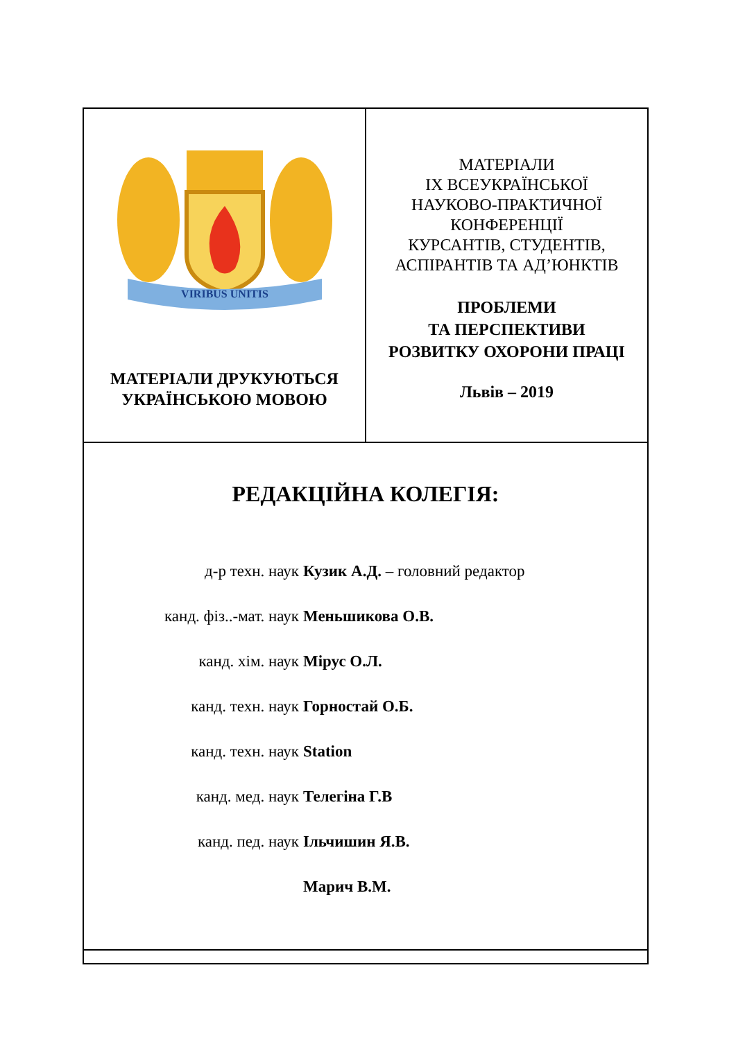VIRIBUS UNITIS
МАТЕРІАЛИ ДРУКУЮТЬСЯ
УКРАЇНСЬКОЮ МОВОЮ
МАТЕРІАЛИ
IX ВСЕУКРАЇНСЬКОЇ
НАУКОВО-ПРАКТИЧНОЇ
КОНФЕРЕНЦІЇ
КУРСАНТІВ, СТУДЕНТІВ,
АСПІРАНТІВ ТА АД’ЮНКТІВ
ПРОБЛЕМИ
ТА ПЕРСПЕКТИВИ
РОЗВИТКУ ОХОРОНИ ПРАЦІ
Львів – 2019
РЕДАКЦІЙНА КОЛЕГІЯ:
д-р техн. наук Кузик А.Д. – головний редактор
канд. фіз..-мат. наук Меньшикова О.В.
канд. хім. наук Мірус О.Л.
канд. техн. наук Горностай О.Б.
канд. техн. наук Station
канд. мед. наук Телегіна Г.В
канд. пед. наук Ільчишин Я.В.
Марич В.М.